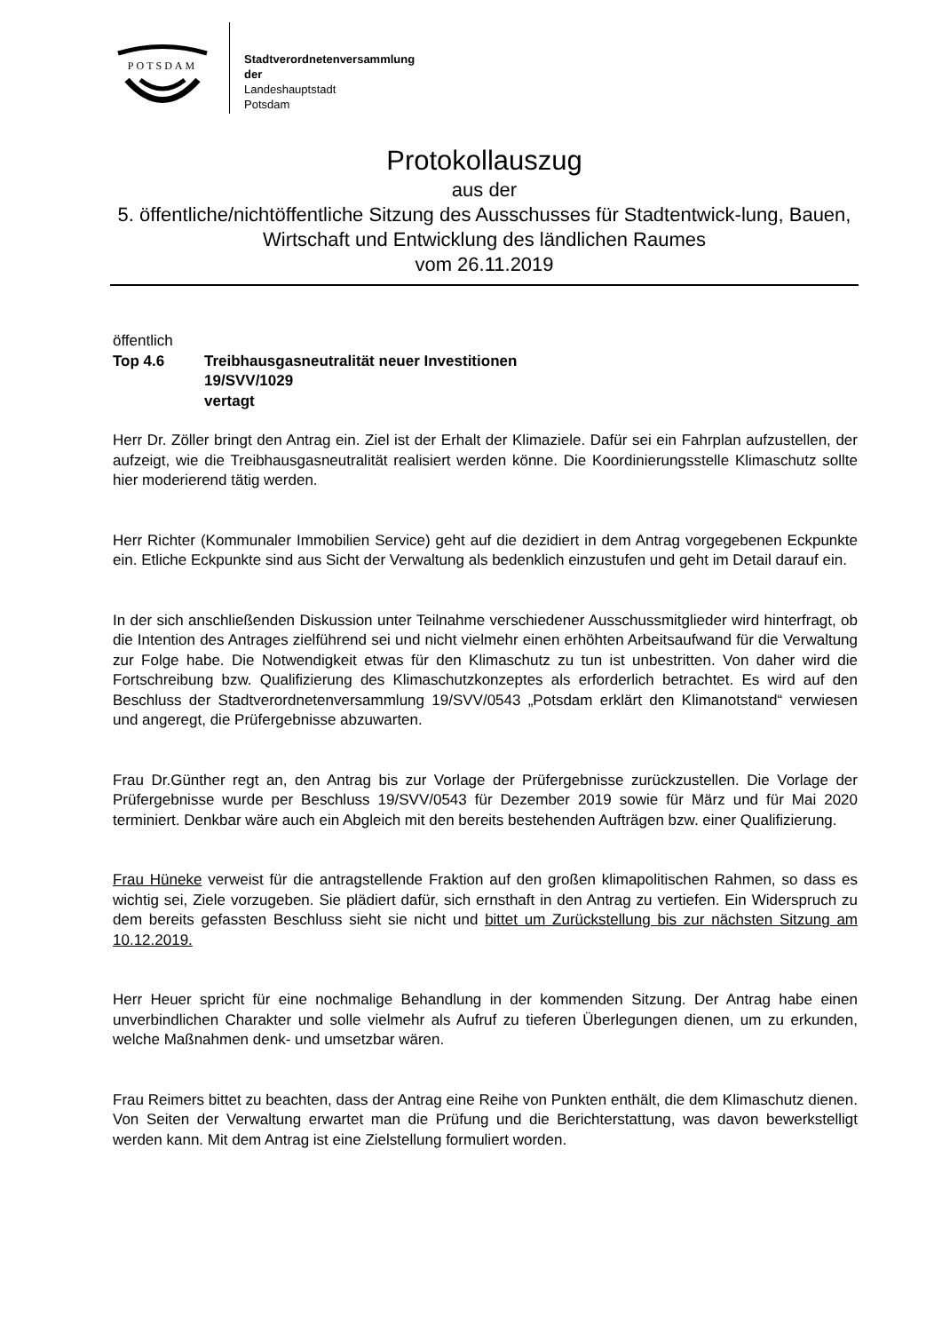POTSDAM
Stadtverordnetenversammlung
der
Landeshauptstadt
Potsdam
Protokollauszug
aus der
5. öffentliche/nichtöffentliche Sitzung des Ausschusses für Stadtentwick-lung, Bauen, Wirtschaft und Entwicklung des ländlichen Raumes
vom 26.11.2019
öffentlich
Top 4.6 Treibhausgasneutralität neuer Investitionen
19/SVV/1029
vertagt
Herr Dr. Zöller bringt den Antrag ein. Ziel ist der Erhalt der Klimaziele. Dafür sei ein Fahrplan aufzustellen, der aufzeigt, wie die Treibhausgasneutralität realisiert werden könne. Die Koordinierungsstelle Klimaschutz sollte hier moderierend tätig werden.
Herr Richter (Kommunaler Immobilien Service) geht auf die dezidiert in dem Antrag vorgegebenen Eckpunkte ein. Etliche Eckpunkte sind aus Sicht der Verwaltung als bedenklich einzustufen und geht im Detail darauf ein.
In der sich anschließenden Diskussion unter Teilnahme verschiedener Ausschussmitglieder wird hinterfragt, ob die Intention des Antrages zielführend sei und nicht vielmehr einen erhöhten Arbeitsaufwand für die Verwaltung zur Folge habe. Die Notwendigkeit etwas für den Klimaschutz zu tun ist unbestritten. Von daher wird die Fortschreibung bzw. Qualifizierung des Klimaschutzkonzeptes als erforderlich betrachtet. Es wird auf den Beschluss der Stadtverordnetenversammlung 19/SVV/0543 „Potsdam erklärt den Klimanotstand“ verwiesen und angeregt, die Prüfergebnisse abzuwarten.
Frau Dr.Günther regt an, den Antrag bis zur Vorlage der Prüfergebnisse zurückzustellen. Die Vorlage der Prüfergebnisse wurde per Beschluss 19/SVV/0543 für Dezember 2019 sowie für März und für Mai 2020 terminiert. Denkbar wäre auch ein Abgleich mit den bereits bestehenden Aufträgen bzw. einer Qualifizierung.
Frau Hüneke verweist für die antragstellende Fraktion auf den großen klimapolitischen Rahmen, so dass es wichtig sei, Ziele vorzugeben. Sie plädiert dafür, sich ernsthaft in den Antrag zu vertiefen. Ein Widerspruch zu dem bereits gefassten Beschluss sieht sie nicht und bittet um Zurückstellung bis zur nächsten Sitzung am 10.12.2019.
Herr Heuer spricht für eine nochmalige Behandlung in der kommenden Sitzung. Der Antrag habe einen unverbindlichen Charakter und solle vielmehr als Aufruf zu tieferen Überlegungen dienen, um zu erkunden, welche Maßnahmen denk- und umsetzbar wären.
Frau Reimers bittet zu beachten, dass der Antrag eine Reihe von Punkten enthält, die dem Klimaschutz dienen. Von Seiten der Verwaltung erwartet man die Prüfung und die Berichterstattung, was davon bewerkstelligt werden kann. Mit dem Antrag ist eine Zielstellung formuliert worden.